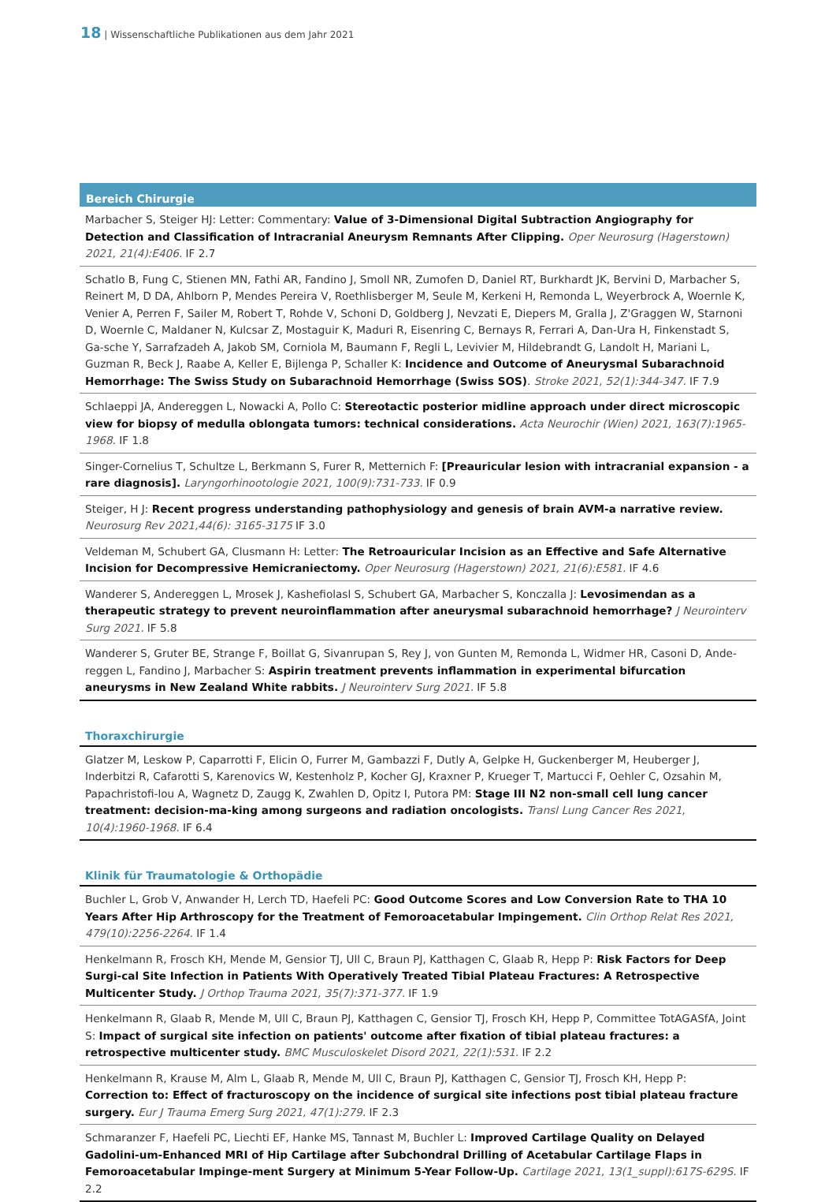18 | Wissenschaftliche Publikationen aus dem Jahr 2021
Bereich Chirurgie
Marbacher S, Steiger HJ: Letter: Commentary: Value of 3-Dimensional Digital Subtraction Angiography for Detection and Classification of Intracranial Aneurysm Remnants After Clipping. Oper Neurosurg (Hagerstown) 2021, 21(4):E406. IF 2.7
Schatlo B, Fung C, Stienen MN, Fathi AR, Fandino J, Smoll NR, Zumofen D, Daniel RT, Burkhardt JK, Bervini D, Marbacher S, Reinert M, D DA, Ahlborn P, Mendes Pereira V, Roethlisberger M, Seule M, Kerkeni H, Remonda L, Weyerbrock A, Woernle K, Venier A, Perren F, Sailer M, Robert T, Rohde V, Schoni D, Goldberg J, Nevzati E, Diepers M, Gralla J, Z'Graggen W, Starnoni D, Woernle C, Maldaner N, Kulcsar Z, Mostaguir K, Maduri R, Eisenring C, Bernays R, Ferrari A, Dan-Ura H, Finkenstadt S, Ga-sche Y, Sarrafzadeh A, Jakob SM, Corniola M, Baumann F, Regli L, Levivier M, Hildebrandt G, Landolt H, Mariani L, Guzman R, Beck J, Raabe A, Keller E, Bijlenga P, Schaller K: Incidence and Outcome of Aneurysmal Subarachnoid Hemorrhage: The Swiss Study on Subarachnoid Hemorrhage (Swiss SOS). Stroke 2021, 52(1):344-347. IF 7.9
Schlaeppi JA, Andereggen L, Nowacki A, Pollo C: Stereotactic posterior midline approach under direct microscopic view for biopsy of medulla oblongata tumors: technical considerations. Acta Neurochir (Wien) 2021, 163(7):1965-1968. IF 1.8
Singer-Cornelius T, Schultze L, Berkmann S, Furer R, Metternich F: [Preauricular lesion with intracranial expansion - a rare diagnosis]. Laryngorhinootologie 2021, 100(9):731-733. IF 0.9
Steiger, H J: Recent progress understanding pathophysiology and genesis of brain AVM-a narrative review. Neurosurg Rev 2021,44(6): 3165-3175 IF 3.0
Veldeman M, Schubert GA, Clusmann H: Letter: The Retroauricular Incision as an Effective and Safe Alternative Incision for Decompressive Hemicraniectomy. Oper Neurosurg (Hagerstown) 2021, 21(6):E581. IF 4.6
Wanderer S, Andereggen L, Mrosek J, Kashefiolasl S, Schubert GA, Marbacher S, Konczalla J: Levosimendan as a therapeutic strategy to prevent neuroinflammation after aneurysmal subarachnoid hemorrhage? J Neurointerv Surg 2021. IF 5.8
Wanderer S, Gruter BE, Strange F, Boillat G, Sivanrupan S, Rey J, von Gunten M, Remonda L, Widmer HR, Casoni D, Ande-reggen L, Fandino J, Marbacher S: Aspirin treatment prevents inflammation in experimental bifurcation aneurysms in New Zealand White rabbits. J Neurointerv Surg 2021. IF 5.8
Thoraxchirurgie
Glatzer M, Leskow P, Caparrotti F, Elicin O, Furrer M, Gambazzi F, Dutly A, Gelpke H, Guckenberger M, Heuberger J, Inderbitzi R, Cafarotti S, Karenovics W, Kestenholz P, Kocher GJ, Kraxner P, Krueger T, Martucci F, Oehler C, Ozsahin M, Papachristofi-lou A, Wagnetz D, Zaugg K, Zwahlen D, Opitz I, Putora PM: Stage III N2 non-small cell lung cancer treatment: decision-ma-king among surgeons and radiation oncologists. Transl Lung Cancer Res 2021, 10(4):1960-1968. IF 6.4
Klinik für Traumatologie & Orthopädie
Buchler L, Grob V, Anwander H, Lerch TD, Haefeli PC: Good Outcome Scores and Low Conversion Rate to THA 10 Years After Hip Arthroscopy for the Treatment of Femoroacetabular Impingement. Clin Orthop Relat Res 2021, 479(10):2256-2264. IF 1.4
Henkelmann R, Frosch KH, Mende M, Gensior TJ, Ull C, Braun PJ, Katthagen C, Glaab R, Hepp P: Risk Factors for Deep Surgi-cal Site Infection in Patients With Operatively Treated Tibial Plateau Fractures: A Retrospective Multicenter Study. J Orthop Trauma 2021, 35(7):371-377. IF 1.9
Henkelmann R, Glaab R, Mende M, Ull C, Braun PJ, Katthagen C, Gensior TJ, Frosch KH, Hepp P, Committee TotAGASfA, Joint S: Impact of surgical site infection on patients' outcome after fixation of tibial plateau fractures: a retrospective multicenter study. BMC Musculoskelet Disord 2021, 22(1):531. IF 2.2
Henkelmann R, Krause M, Alm L, Glaab R, Mende M, Ull C, Braun PJ, Katthagen C, Gensior TJ, Frosch KH, Hepp P: Correction to: Effect of fracturoscopy on the incidence of surgical site infections post tibial plateau fracture surgery. Eur J Trauma Emerg Surg 2021, 47(1):279. IF 2.3
Schmaranzer F, Haefeli PC, Liechti EF, Hanke MS, Tannast M, Buchler L: Improved Cartilage Quality on Delayed Gadolini-um-Enhanced MRI of Hip Cartilage after Subchondral Drilling of Acetabular Cartilage Flaps in Femoroacetabular Impinge-ment Surgery at Minimum 5-Year Follow-Up. Cartilage 2021, 13(1_suppl):617S-629S. IF 2.2